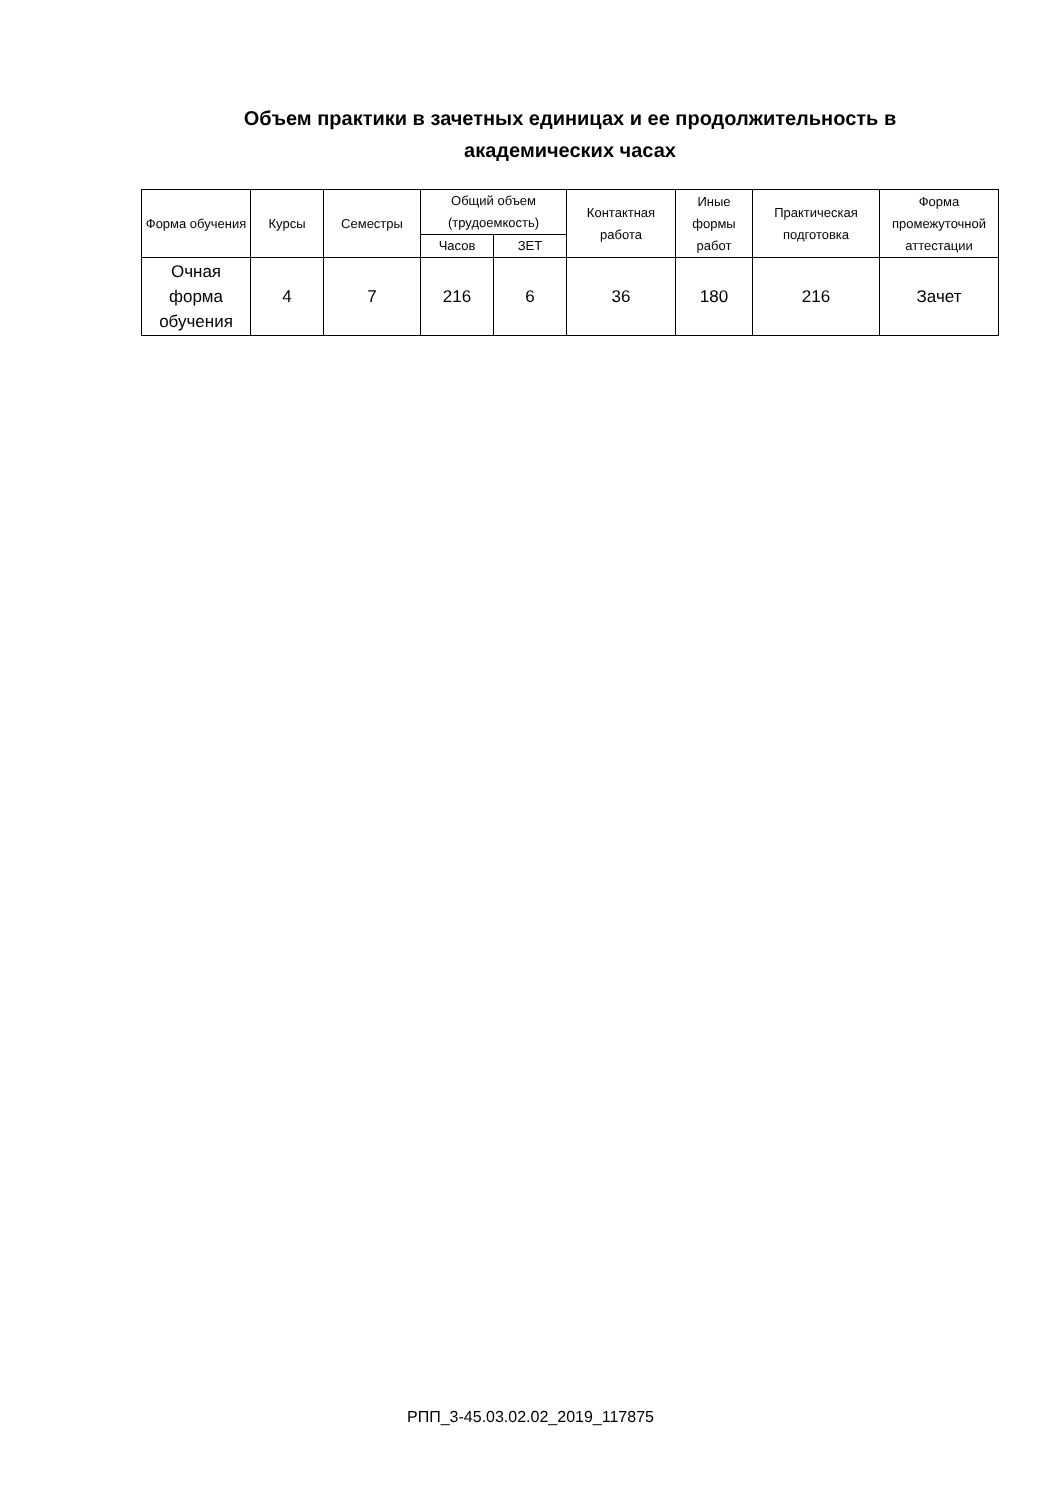Объем практики в зачетных единицах и ее продолжительность в академических часах
| Форма обучения | Курсы | Семестры | Общий объем (трудоемкость) | | Контактная работа | Иные формы работ | Практическая подготовка | Форма промежуточной аттестации |
| --- | --- | --- | --- | --- | --- | --- | --- | --- |
| | | | Часов | ЗЕТ | | | | |
| Очная форма обучения | 4 | 7 | 216 | 6 | 36 | 180 | 216 | Зачет |
РПП_3-45.03.02.02_2019_117875